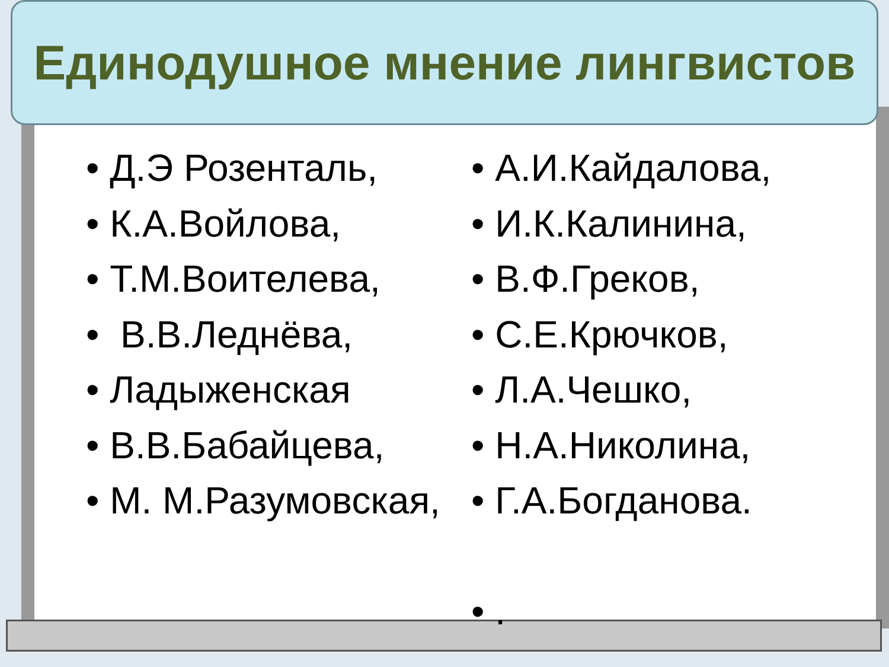Единодушное мнение лингвистов
• Д.Э Розенталь,
• К.А.Войлова,
• Т.М.Воителева,
• В.В.Леднёва,
• Ладыженская
• В.В.Бабайцева,
• М. М.Разумовская,
• А.И.Кайдалова,
• И.К.Калинина,
• В.Ф.Греков,
• С.Е.Крючков,
• Л.А.Чешко,
• Н.А.Николина,
• Г.А.Богданова.
• .